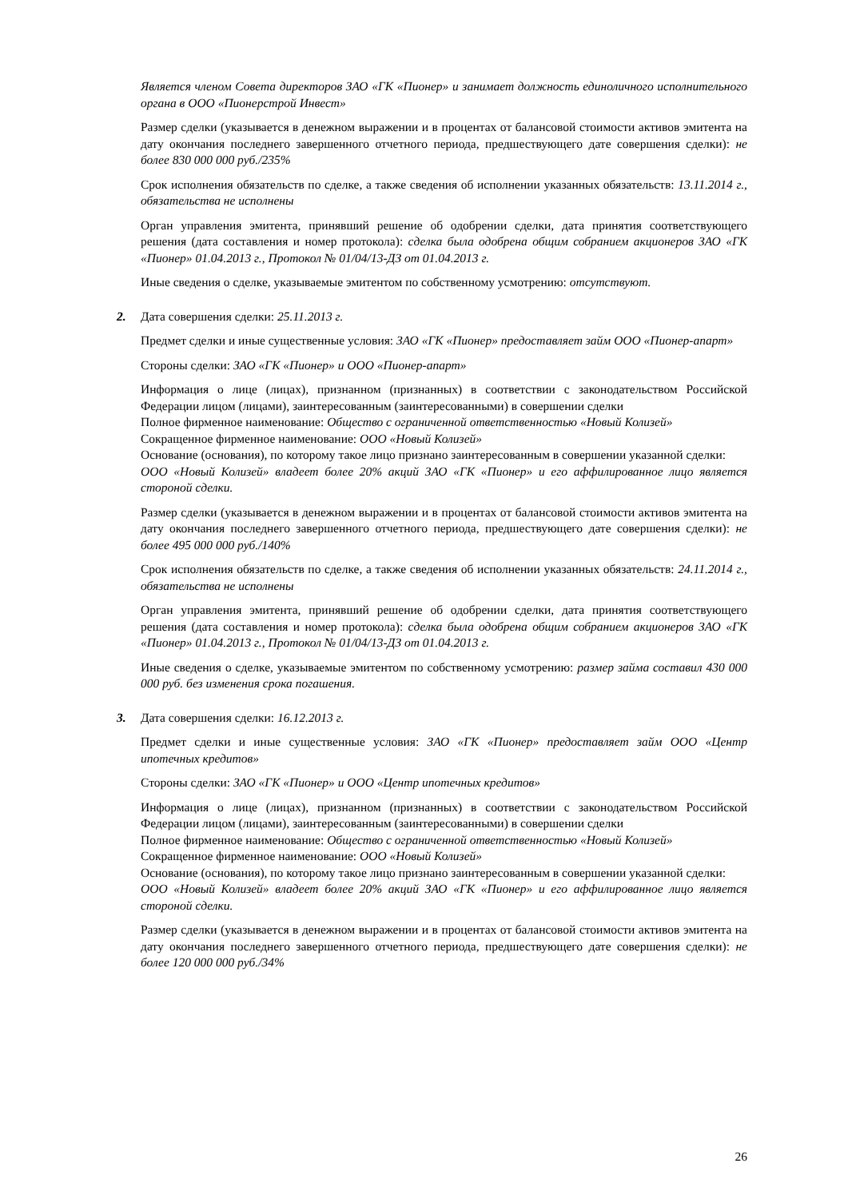Является членом Совета директоров ЗАО «ГК «Пионер» и занимает должность единоличного исполнительного органа в ООО «Пионерстрой Инвест»
Размер сделки (указывается в денежном выражении и в процентах от балансовой стоимости активов эмитента на дату окончания последнего завершенного отчетного периода, предшествующего дате совершения сделки): не более 830 000 000 руб./235%
Срок исполнения обязательств по сделке, а также сведения об исполнении указанных обязательств: 13.11.2014 г., обязательства не исполнены
Орган управления эмитента, принявший решение об одобрении сделки, дата принятия соответствующего решения (дата составления и номер протокола): сделка была одобрена общим собранием акционеров ЗАО «ГК «Пионер» 01.04.2013 г., Протокол № 01/04/13-ДЗ от 01.04.2013 г.
Иные сведения о сделке, указываемые эмитентом по собственному усмотрению: отсутствуют.
2. Дата совершения сделки: 25.11.2013 г.
Предмет сделки и иные существенные условия: ЗАО «ГК «Пионер» предоставляет займ ООО «Пионер-апарт»
Стороны сделки: ЗАО «ГК «Пионер» и ООО «Пионер-апарт»
Информация о лице (лицах), признанном (признанных) в соответствии с законодательством Российской Федерации лицом (лицами), заинтересованным (заинтересованными) в совершении сделки
Полное фирменное наименование: Общество с ограниченной ответственностью «Новый Колизей»
Сокращенное фирменное наименование: ООО «Новый Колизей»
Основание (основания), по которому такое лицо признано заинтересованным в совершении указанной сделки:
ООО «Новый Колизей» владеет более 20% акций ЗАО «ГК «Пионер» и его аффилированное лицо является стороной сделки.
Размер сделки (указывается в денежном выражении и в процентах от балансовой стоимости активов эмитента на дату окончания последнего завершенного отчетного периода, предшествующего дате совершения сделки): не более 495 000 000 руб./140%
Срок исполнения обязательств по сделке, а также сведения об исполнении указанных обязательств: 24.11.2014 г., обязательства не исполнены
Орган управления эмитента, принявший решение об одобрении сделки, дата принятия соответствующего решения (дата составления и номер протокола): сделка была одобрена общим собранием акционеров ЗАО «ГК «Пионер» 01.04.2013 г., Протокол № 01/04/13-ДЗ от 01.04.2013 г.
Иные сведения о сделке, указываемые эмитентом по собственному усмотрению: размер займа составил 430 000 000 руб. без изменения срока погашения.
3. Дата совершения сделки: 16.12.2013 г.
Предмет сделки и иные существенные условия: ЗАО «ГК «Пионер» предоставляет займ ООО «Центр ипотечных кредитов»
Стороны сделки: ЗАО «ГК «Пионер» и ООО «Центр ипотечных кредитов»
Информация о лице (лицах), признанном (признанных) в соответствии с законодательством Российской Федерации лицом (лицами), заинтересованным (заинтересованными) в совершении сделки
Полное фирменное наименование: Общество с ограниченной ответственностью «Новый Колизей»
Сокращенное фирменное наименование: ООО «Новый Колизей»
Основание (основания), по которому такое лицо признано заинтересованным в совершении указанной сделки:
ООО «Новый Колизей» владеет более 20% акций ЗАО «ГК «Пионер» и его аффилированное лицо является стороной сделки.
Размер сделки (указывается в денежном выражении и в процентах от балансовой стоимости активов эмитента на дату окончания последнего завершенного отчетного периода, предшествующего дате совершения сделки): не более 120 000 000 руб./34%
26